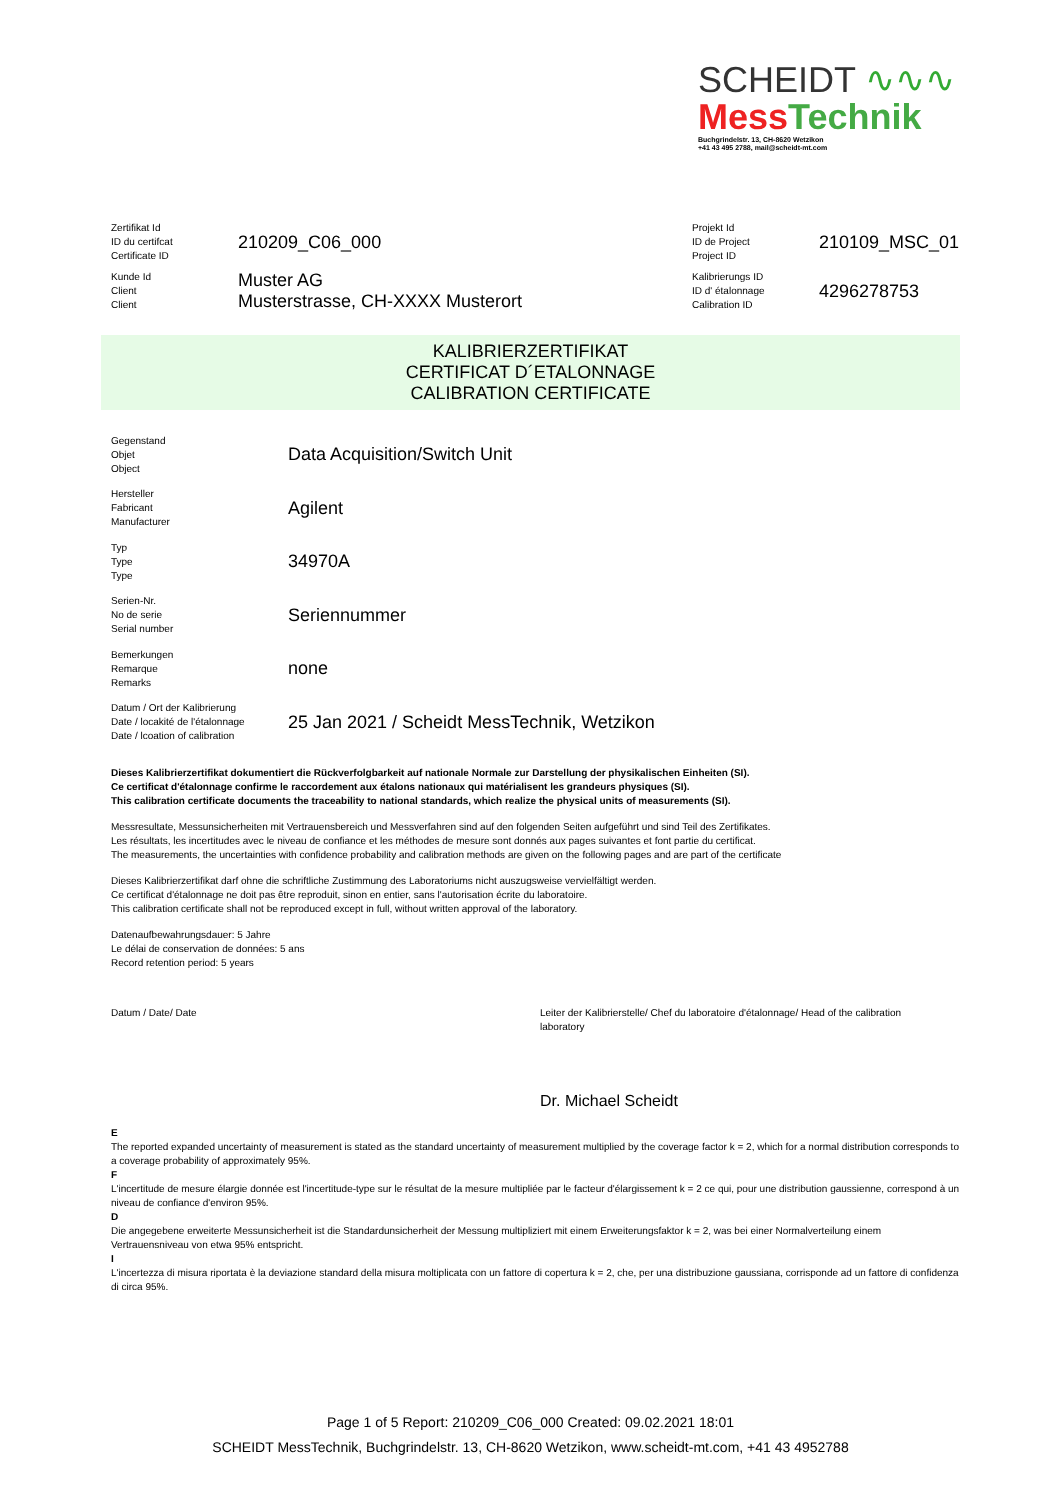SCHEIDT ∿∿∿
Mess Technik
Buchgrindelstr. 13, CH-8620 Wetzikon
+41 43 495 2788, mail@scheidt-mt.com
| Zertifikat Id ID du certifcat Certificate ID | 210209_C06_000 | Projekt Id ID de Project Project ID | 210109_MSC_01 |
| Kunde Id Client Client | Muster AG Musterstrasse, CH-XXXX Musterort | Kalibrierungs ID ID d' étalonnage Calibration ID | 4296278753 |
KALIBRIERZERTIFIKAT
CERTIFICAT D´ETALONNAGE
CALIBRATION CERTIFICATE
| Gegenstand Objet Object | Data Acquisition/Switch Unit |
| Hersteller Fabricant Manufacturer | Agilent |
| Typ Type Type | 34970A |
| Serien-Nr. No de serie Serial number | Seriennummer |
| Bemerkungen Remarque Remarks | none |
| Datum / Ort der Kalibrierung Date / locakité de l'étalonnage Date / lcoation of calibration | 25 Jan 2021 / Scheidt MessTechnik, Wetzikon |
Dieses Kalibrierzertifikat dokumentiert die Rückverfolgbarkeit auf nationale Normale zur Darstellung der physikalischen Einheiten (SI).
Ce certificat d'étalonnage confirme le raccordement aux étalons nationaux qui matérialisent les grandeurs physiques (SI).
This calibration certificate documents the traceability to national standards, which realize the physical units of measurements (SI).
Messresultate, Messunsicherheiten mit Vertrauensbereich und Messverfahren sind auf den folgenden Seiten aufgeführt und sind Teil des Zertifikates.
Les résultats, les incertitudes avec le niveau de confiance et les méthodes de mesure sont donnés aux pages suivantes et font partie du certificat.
The measurements, the uncertainties with confidence probability and calibration methods are given on the following pages and are part of the certificate
Dieses Kalibrierzertifikat darf ohne die schriftliche Zustimmung des Laboratoriums nicht auszugsweise vervielfältigt werden.
Ce certificat d'étalonnage ne doit pas être reproduit, sinon en entier, sans l'autorisation écrite du laboratoire.
This calibration certificate shall not be reproduced except in full, without written approval of the laboratory.
Datenaufbewahrungsdauer: 5 Jahre
Le délai de conservation de données: 5 ans
Record retention period: 5 years
Datum / Date/ Date Leiter der Kalibrierstelle/ Chef du laboratoire d'étalonnage/ Head of the calibration laboratory
Dr. Michael Scheidt
E
The reported expanded uncertainty of measurement is stated as the standard uncertainty of measurement multiplied by the coverage factor k = 2, which for a normal distribution corresponds to a coverage probability of approximately 95%.
F
L'incertitude de mesure élargie donnée est l'incertitude-type sur le résultat de la mesure multipliée par le facteur d'élargissement k = 2 ce qui, pour une distribution gaussienne, correspond à un niveau de confiance d'environ 95%.
D
Die angegebene erweiterte Messunsicherheit ist die Standardunsicherheit der Messung multipliziert mit einem Erweiterungsfaktor k = 2, was bei einer Normalverteilung einem Vertrauensniveau von etwa 95% entspricht.
I
L'incertezza di misura riportata è la deviazione standard della misura moltiplicata con un fattore di copertura k = 2, che, per una distribuzione gaussiana, corrisponde ad un fattore di confidenza di circa 95%.
Page 1 of 5 Report: 210209_C06_000 Created: 09.02.2021 18:01
SCHEIDT MessTechnik, Buchgrindelstr. 13, CH-8620 Wetzikon, www.scheidt-mt.com, +41 43 4952788